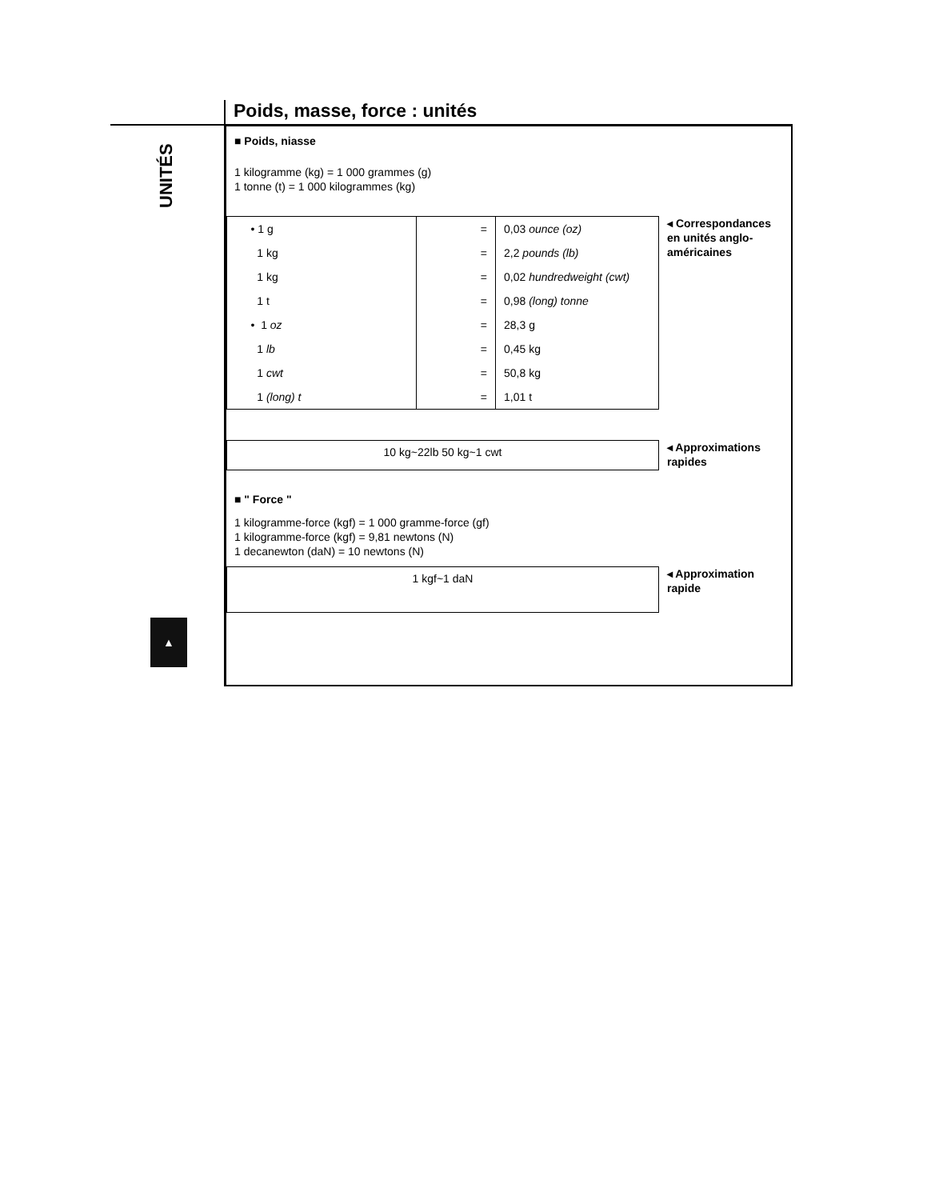UNITÉS
Poids, masse, force : unités
■ Poids, niasse
1 kilogramme (kg) = 1 000 grammes (g)
1 tonne (t) = 1 000 kilogrammes (kg)
| • 1 g | = | 0,03 ounce (oz) |
| 1 kg | = | 2,2 pounds (lb) |
| 1 kg | = | 0,02 hundredweight (cwt) |
| 1 t | = | 0,98 (long) tonne |
| • 1 oz | = | 28,3 g |
| 1 lb | = | 0,45 kg |
| 1 cwt | = | 50,8 kg |
| 1 (long) t | = | 1,01 t |
◂ Correspondances en unités anglo-américaines
10 kg~22lb 50 kg~1 cwt
◂ Approximations rapides
■ " Force "
1 kilogramme-force (kgf) = 1 000 gramme-force (gf)
1 kilogramme-force (kgf) = 9,81 newtons (N)
1 decanewton (daN) = 10 newtons (N)
1 kgf~1 daN
◂ Approximation rapide
▲